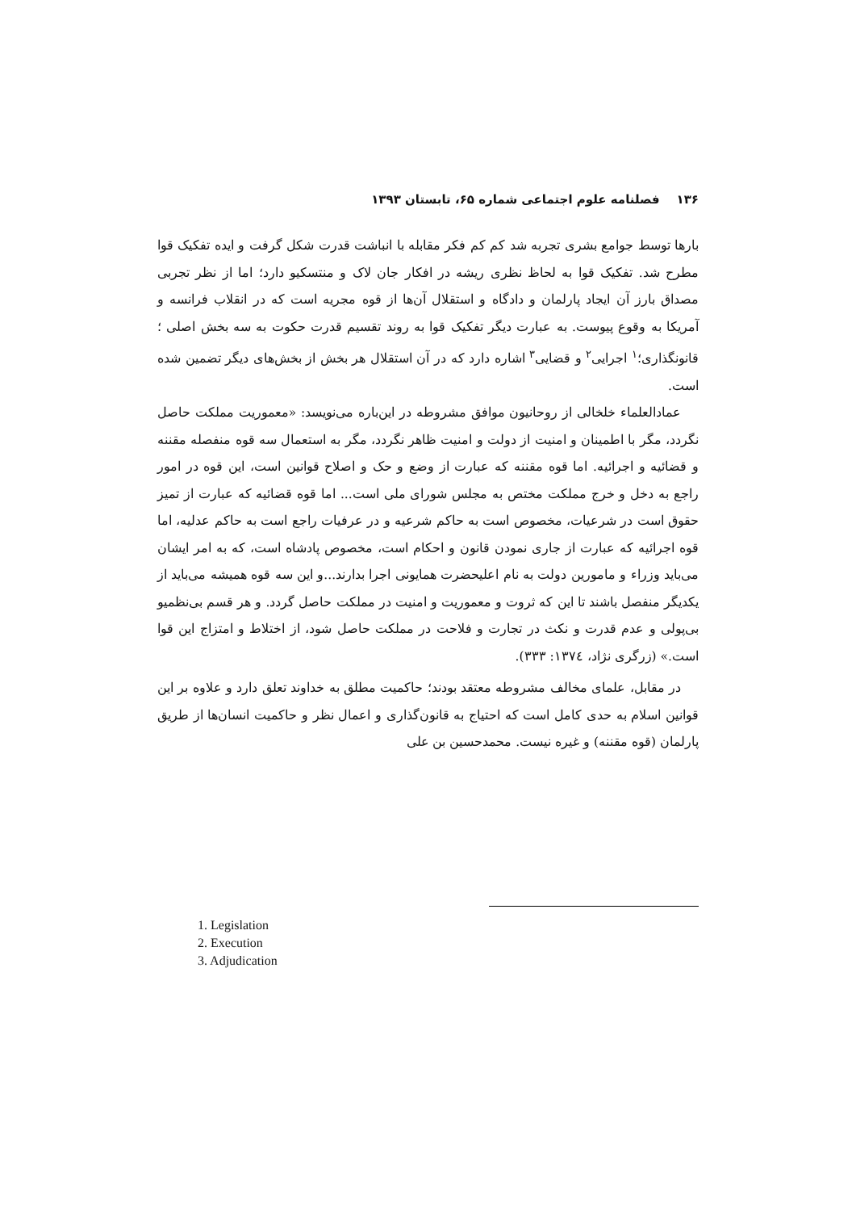۱۳۶ فصلنامه علوم اجتماعی شماره ۶۵، تابستان ۱۳۹۳
بارها توسط جوامع بشری تجربه شد کم کم فکر مقابله با انباشت قدرت شکل گرفت و ایده تفکیک قوا مطرح شد. تفکیک قوا به لحاظ نظری ریشه در افکار جان لاک و منتسکیو دارد؛ اما از نظر تجربی مصداق بارز آن ایجاد پارلمان و دادگاه و استقلال آن‌ها از قوه مجریه است که در انقلاب فرانسه و آمریکا به وقوع پیوست. به عبارت دیگر تفکیک قوا به روند تقسیم قدرت حکوت به سه بخش اصلی ؛ قانونگذاری؛<sup>۱</sup> اجرایی<sup>۲</sup> و قضایی<sup>۳</sup> اشاره دارد که در آن استقلال هر بخش از بخش‌های دیگر تضمین شده است.
عمادالعلماء خلخالی از روحانیون موافق مشروطه در این‌باره می‌نویسد: «معموریت مملکت حاصل نگردد، مگر با اطمینان و امنیت از دولت و امنیت ظاهر نگردد، مگر به استعمال سه قوه منفصله مقننه و قضائیه و اجرائیه. اما قوه مقننه که عبارت از وضع و حک و اصلاح قوانین است، این قوه در امور راجع به دخل و خرج مملکت مختص به مجلس شورای ملی است... اما قوه قضائیه که عبارت از تمیز حقوق است در شرعیات، مخصوص است به حاکم شرعیه و در عرفیات راجع است به حاکم عدلیه، اما قوه اجرائیه که عبارت از جاری نمودن قانون و احکام است، مخصوص پادشاه است، که به امر ایشان می‌باید وزراء و مامورین دولت به نام اعلیحضرت همایونی اجرا بدارند...و این سه قوه همیشه می‌باید از یکدیگر منفصل باشند تا این که ثروت و معموریت و امنیت در مملکت حاصل گردد. و هر قسم بی‌نظمیو بی‌پولی و عدم قدرت و نکث در تجارت و فلاحت در مملکت حاصل شود، از اختلاط و امتزاج این قوا است.» (زرگری نژاد، ۱۳۷٤: ۳۳۳).
در مقابل، علمای مخالف مشروطه معتقد بودند؛ حاکمیت مطلق به خداوند تعلق دارد و علاوه بر این قوانین اسلام به حدی کامل است که احتیاج به قانون‌گذاری و اعمال نظر و حاکمیت انسان‌ها از طریق پارلمان (قوه مقننه) و غیره نیست. محمدحسین بن علی
1. Legislation
2. Execution
3. Adjudication